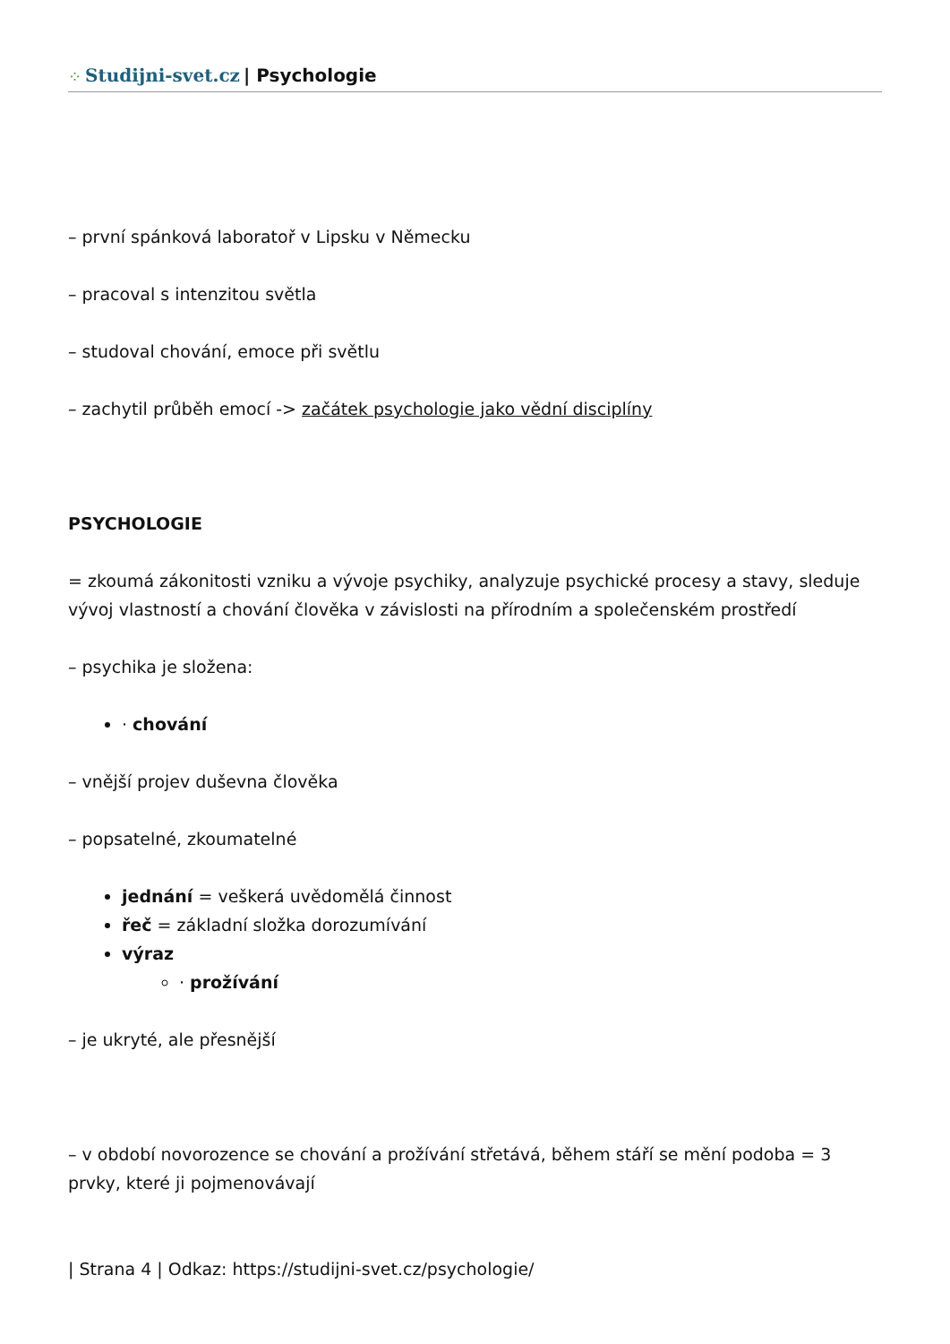⁘ Studijni-svet.cz | Psychologie
– první spánková laboratoř v Lipsku v Německu
– pracoval s intenzitou světla
– studoval chování, emoce při světlu
– zachytil průběh emocí -> začátek psychologie jako vědní disciplíny
PSYCHOLOGIE
= zkoumá zákonitosti vzniku a vývoje psychiky, analyzuje psychické procesy a stavy, sleduje vývoj vlastností a chování člověka v závislosti na přírodním a společenském prostředí
– psychika je složena:
· chování
– vnější projev duševna člověka
– popsatelné, zkoumatelné
jednání = veškerá uvědomělá činnost
řeč = základní složka dorozumívání
výraz
· prožívání
– je ukryté, ale přesnější
– v období novorozence se chování a prožívání střetává, během stáří se mění podoba = 3 prvky, které ji pojmenovávají
| Strana 4 | Odkaz: https://studijni-svet.cz/psychologie/